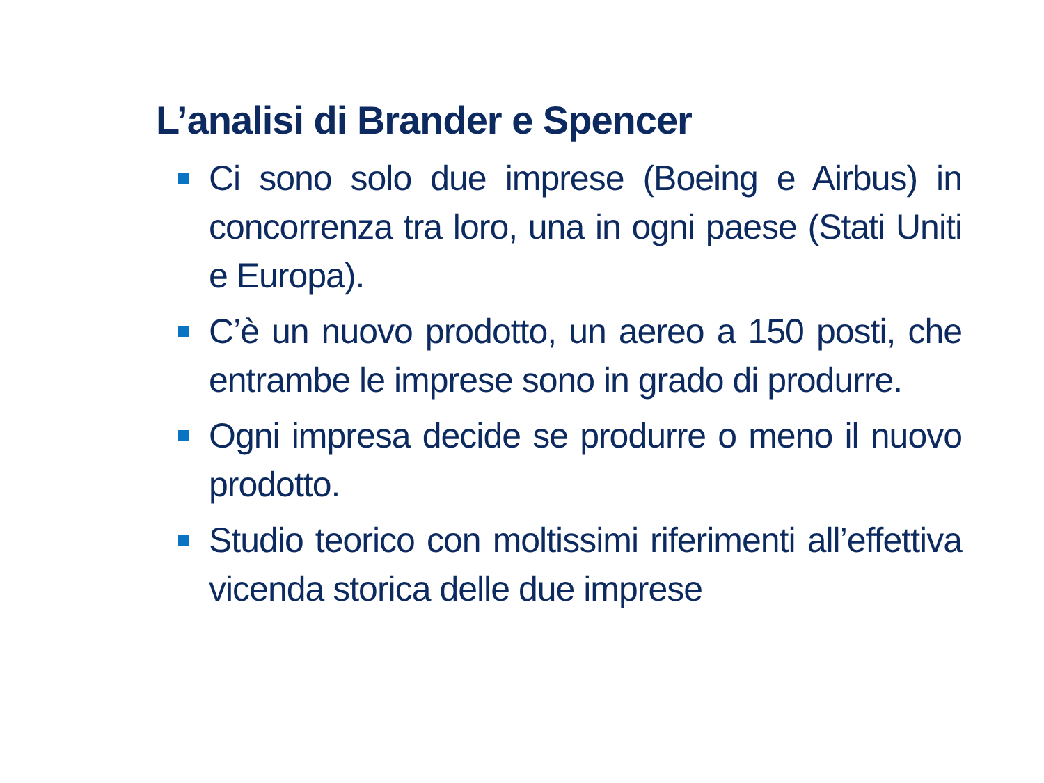L’analisi di Brander e Spencer
Ci sono solo due imprese (Boeing e Airbus) in concorrenza tra loro, una in ogni paese (Stati Uniti e Europa).
C’è un nuovo prodotto, un aereo a 150 posti, che entrambe le imprese sono in grado di produrre.
Ogni impresa decide se produrre o meno il nuovo prodotto.
Studio teorico con moltissimi riferimenti all’effettiva vicenda storica delle due imprese